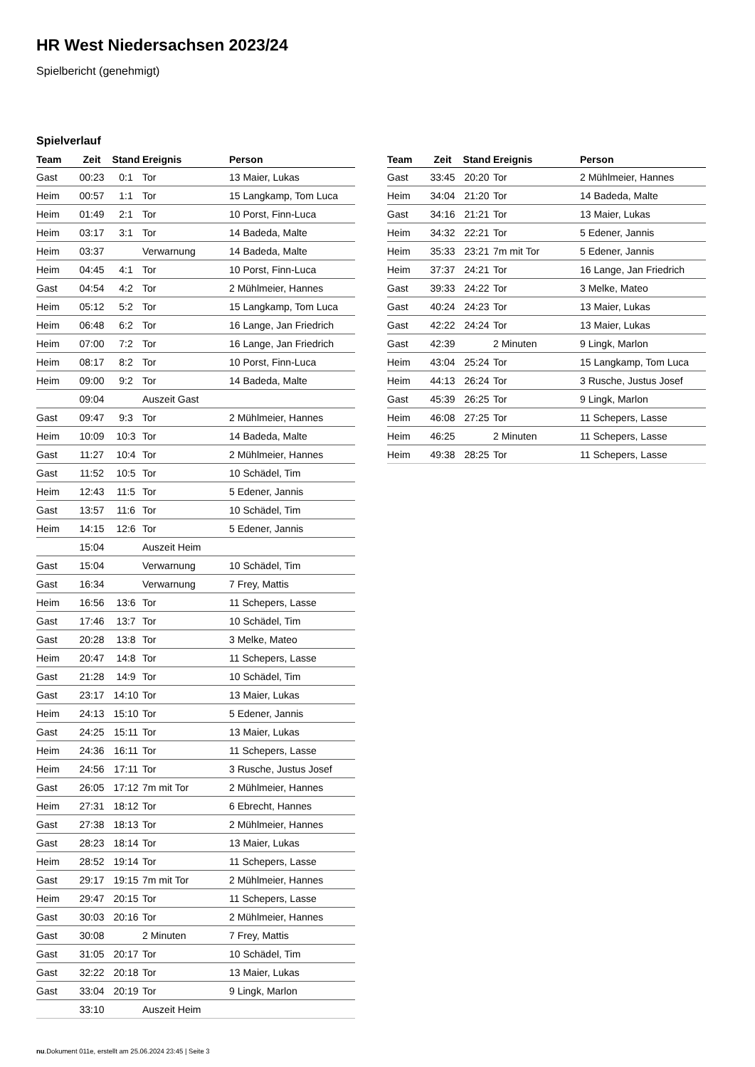HR West Niedersachsen 2023/24
Spielbericht (genehmigt)
Spielverlauf
| Team | Zeit | Stand | Ereignis | Person |
| --- | --- | --- | --- | --- |
| Gast | 00:23 | 0:1 | Tor | 13 Maier, Lukas |
| Heim | 00:57 | 1:1 | Tor | 15 Langkamp, Tom Luca |
| Heim | 01:49 | 2:1 | Tor | 10 Porst, Finn-Luca |
| Heim | 03:17 | 3:1 | Tor | 14 Badeda, Malte |
| Heim | 03:37 | | Verwarnung | 14 Badeda, Malte |
| Heim | 04:45 | 4:1 | Tor | 10 Porst, Finn-Luca |
| Gast | 04:54 | 4:2 | Tor | 2 Mühlmeier, Hannes |
| Heim | 05:12 | 5:2 | Tor | 15 Langkamp, Tom Luca |
| Heim | 06:48 | 6:2 | Tor | 16 Lange, Jan Friedrich |
| Heim | 07:00 | 7:2 | Tor | 16 Lange, Jan Friedrich |
| Heim | 08:17 | 8:2 | Tor | 10 Porst, Finn-Luca |
| Heim | 09:00 | 9:2 | Tor | 14 Badeda, Malte |
| | 09:04 | | Auszeit Gast | |
| Gast | 09:47 | 9:3 | Tor | 2 Mühlmeier, Hannes |
| Heim | 10:09 | 10:3 | Tor | 14 Badeda, Malte |
| Gast | 11:27 | 10:4 | Tor | 2 Mühlmeier, Hannes |
| Gast | 11:52 | 10:5 | Tor | 10 Schädel, Tim |
| Heim | 12:43 | 11:5 | Tor | 5 Edener, Jannis |
| Gast | 13:57 | 11:6 | Tor | 10 Schädel, Tim |
| Heim | 14:15 | 12:6 | Tor | 5 Edener, Jannis |
| | 15:04 | | Auszeit Heim | |
| Gast | 15:04 | | Verwarnung | 10 Schädel, Tim |
| Gast | 16:34 | | Verwarnung | 7 Frey, Mattis |
| Heim | 16:56 | 13:6 | Tor | 11 Schepers, Lasse |
| Gast | 17:46 | 13:7 | Tor | 10 Schädel, Tim |
| Gast | 20:28 | 13:8 | Tor | 3 Melke, Mateo |
| Heim | 20:47 | 14:8 | Tor | 11 Schepers, Lasse |
| Gast | 21:28 | 14:9 | Tor | 10 Schädel, Tim |
| Gast | 23:17 | 14:10 | Tor | 13 Maier, Lukas |
| Heim | 24:13 | 15:10 | Tor | 5 Edener, Jannis |
| Gast | 24:25 | 15:11 | Tor | 13 Maier, Lukas |
| Heim | 24:36 | 16:11 | Tor | 11 Schepers, Lasse |
| Heim | 24:56 | 17:11 | Tor | 3 Rusche, Justus Josef |
| Gast | 26:05 | 17:12 | 7m mit Tor | 2 Mühlmeier, Hannes |
| Heim | 27:31 | 18:12 | Tor | 6 Ebrecht, Hannes |
| Gast | 27:38 | 18:13 | Tor | 2 Mühlmeier, Hannes |
| Gast | 28:23 | 18:14 | Tor | 13 Maier, Lukas |
| Heim | 28:52 | 19:14 | Tor | 11 Schepers, Lasse |
| Gast | 29:17 | 19:15 | 7m mit Tor | 2 Mühlmeier, Hannes |
| Heim | 29:47 | 20:15 | Tor | 11 Schepers, Lasse |
| Gast | 30:03 | 20:16 | Tor | 2 Mühlmeier, Hannes |
| Gast | 30:08 | | 2 Minuten | 7 Frey, Mattis |
| Gast | 31:05 | 20:17 | Tor | 10 Schädel, Tim |
| Gast | 32:22 | 20:18 | Tor | 13 Maier, Lukas |
| Gast | 33:04 | 20:19 | Tor | 9 Lingk, Marlon |
| | 33:10 | | Auszeit Heim | |
| Team | Zeit | Stand | Ereignis | Person |
| --- | --- | --- | --- | --- |
| Gast | 33:45 | 20:20 | Tor | 2 Mühlmeier, Hannes |
| Heim | 34:04 | 21:20 | Tor | 14 Badeda, Malte |
| Gast | 34:16 | 21:21 | Tor | 13 Maier, Lukas |
| Heim | 34:32 | 22:21 | Tor | 5 Edener, Jannis |
| Heim | 35:33 | 23:21 | 7m mit Tor | 5 Edener, Jannis |
| Heim | 37:37 | 24:21 | Tor | 16 Lange, Jan Friedrich |
| Gast | 39:33 | 24:22 | Tor | 3 Melke, Mateo |
| Gast | 40:24 | 24:23 | Tor | 13 Maier, Lukas |
| Gast | 42:22 | 24:24 | Tor | 13 Maier, Lukas |
| Gast | 42:39 | | 2 Minuten | 9 Lingk, Marlon |
| Heim | 43:04 | 25:24 | Tor | 15 Langkamp, Tom Luca |
| Heim | 44:13 | 26:24 | Tor | 3 Rusche, Justus Josef |
| Gast | 45:39 | 26:25 | Tor | 9 Lingk, Marlon |
| Heim | 46:08 | 27:25 | Tor | 11 Schepers, Lasse |
| Heim | 46:25 | | 2 Minuten | 11 Schepers, Lasse |
| Heim | 49:38 | 28:25 | Tor | 11 Schepers, Lasse |
nu.Dokument 011e, erstellt am 25.06.2024 23:45 | Seite 3